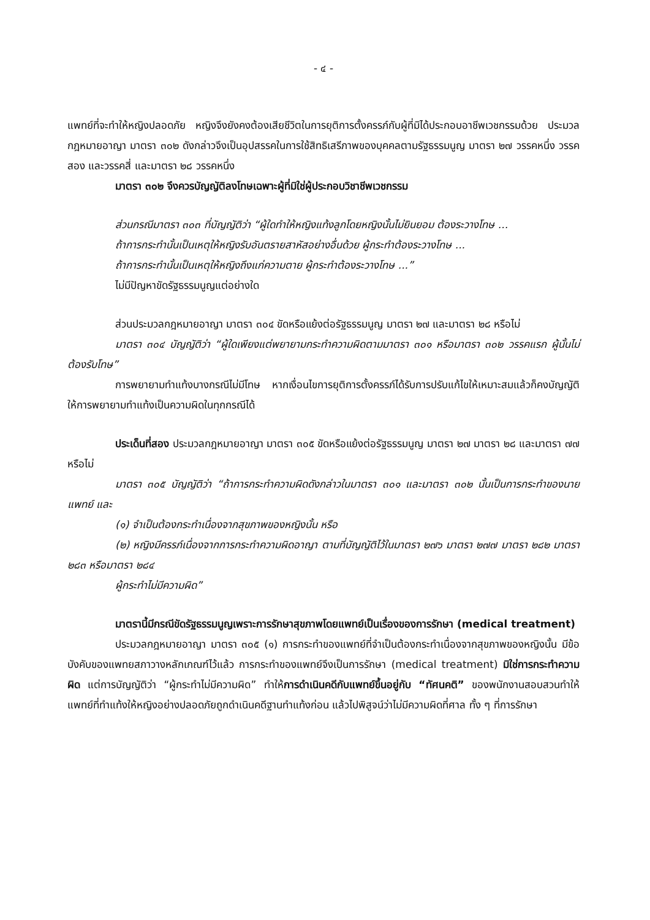- ๔ -
แพทย์ที่จะทำให้หญิงปลอดภัย หญิงจึงยังคงต้องเสียชีวิตในการยุติการตั้งครรภ์กับผู้ที่มิได้ประกอบอาชีพเวชกรรมด้วย ประมวลกฎหมายอาญา มาตรา ๓๐๒ ดังกล่าวจึงเป็นอุปสรรคในการใช้สิทธิเสรีภาพของบุคคลตามรัฐธรรมนูญ มาตรา ๒๗ วรรคหนึ่ง วรรคสอง และวรรคสี่ และมาตรา ๒๘ วรรคหนึ่ง
มาตรา ๓๐๒ จึงควรบัญญัติลงโทษเฉพาะผู้ที่มิใช่ผู้ประกอบวิชาชีพเวชกรรม
ส่วนกรณีมาตรา ๓๐๓ ที่บัญญัติว่า “ผู้ใดทำให้หญิงแท้งลูกโดยหญิงนั้นไม่ยินยอม ต้องระวางโทษ ...
ถ้าการกระทำนั้นเป็นเหตุให้หญิงรับอันตรายสาหัสอย่างอื่นด้วย ผู้กระทำต้องระวางโทษ ...
ถ้าการกระทำนั้นเป็นเหตุให้หญิงถึงแก่ความตาย ผู้กระทำต้องระวางโทษ ...”
ไม่มีปัญหาขัดรัฐธรรมนูญแต่อย่างใด
ส่วนประมวลกฎหมายอาญา มาตรา ๓๐๔ ขัดหรือแย้งต่อรัฐธรรมนูญ มาตรา ๒๗ และมาตรา ๒๘ หรือไม่
มาตรา ๓๐๔ บัญญัติว่า “ผู้ใดเพียงแต่พยายามกระทำความผิดตามมาตรา ๓๐๑ หรือมาตรา ๓๐๒ วรรคแรก ผู้นั้นไม่ต้องรับโทษ”
การพยายามทำแท้งบางกรณีไม่มีโทษ หากเงื่อนไขการยุติการตั้งครรภ์ได้รับการปรับแก้ไขให้เหมาะสมแล้วก็คงบัญญัติให้การพยายามทำแท้งเป็นความผิดในทุกกรณีได้
ประเด็นที่สอง ประมวลกฎหมายอาญา มาตรา ๓๐๕ ขัดหรือแย้งต่อรัฐธรรมนูญ มาตรา ๒๗ มาตรา ๒๘ และมาตรา ๗๗ หรือไม่
มาตรา ๓๐๕ บัญญัติว่า “ถ้าการกระทำความผิดดังกล่าวในมาตรา ๓๐๑ และมาตรา ๓๐๒ นั้นเป็นการกระทำของนายแพทย์ และ
(๑) จำเป็นต้องกระทำเนื่องจากสุขภาพของหญิงนั้น หรือ
(๒) หญิงมีครรภ์เนื่องจากการกระทำความผิดอาญา ตามที่บัญญัติไว้ในมาตรา ๒๗๖ มาตรา ๒๗๗ มาตรา ๒๘๒ มาตรา ๒๘๓ หรือมาตรา ๒๘๔
ผู้กระทำไม่มีความผิด”
มาตรานี้มีกรณีขัดรัฐธรรมนูญเพราะการรักษาสุขภาพโดยแพทย์เป็นเรื่องของการรักษา (medical treatment)
ประมวลกฎหมายอาญา มาตรา ๓๐๕ (๑) การกระทำของแพทย์ที่จำเป็นต้องกระทำเนื่องจากสุขภาพของหญิงนั้น มีข้อบังคับของแพทยสภาวางหลักเกณฑ์ไว้แล้ว การกระทำของแพทย์จึงเป็นการรักษา (medical treatment) มิใช่การกระทำความผิด แต่การบัญญัติว่า “ผู้กระทำไม่มีความผิด” ทำให้การดำเนินคดีกับแพทย์ขึ้นอยู่กับ “ทัศนคติ” ของพนักงานสอบสวนทำให้แพทย์ที่ทำแท้งให้หญิงอย่างปลอดภัยถูกดำเนินคดีฐานทำแท้งก่อน แล้วไปพิสูจน์ว่าไม่มีความผิดที่ศาล ทั้ง ๆ ที่การรักษา